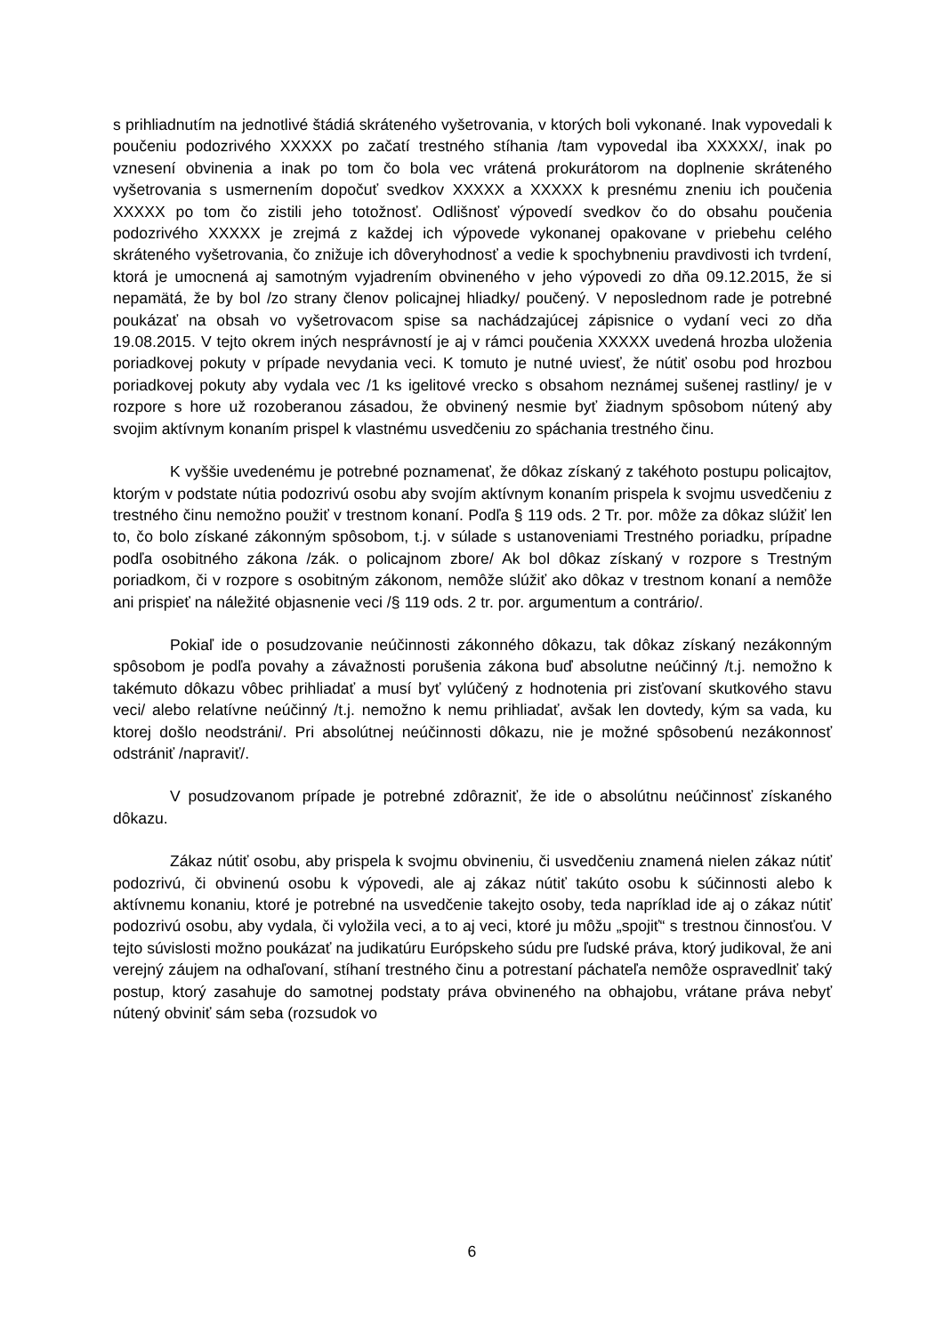s prihliadnutím na jednotlivé štádiá skráteného vyšetrovania, v ktorých boli vykonané. Inak vypovedali k poučeniu podozrivého XXXXX po začatí trestného stíhania /tam vypovedal iba XXXXX/, inak po vznesení obvinenia a inak po tom čo bola vec vrátená prokurátorom na doplnenie skráteného vyšetrovania s usmernením dopočuť svedkov XXXXX a XXXXX k presnému zneniu ich poučenia XXXXX po tom čo zistili jeho totožnosť. Odlišnosť výpovedí svedkov čo do obsahu poučenia podozrivého XXXXX je zrejmá z každej ich výpovede vykonanej opakovane v priebehu celého skráteného vyšetrovania, čo znižuje ich dôveryhodnosť a vedie k spochybneniu pravdivosti ich tvrdení, ktorá je umocnená aj samotným vyjadrením obvineného v jeho výpovedi zo dňa 09.12.2015, že si nepamätá, že by bol /zo strany členov policajnej hliadky/ poučený. V neposlednom rade je potrebné poukázať na obsah vo vyšetrovacom spise sa nachádzajúcej zápisnice o vydaní veci zo dňa 19.08.2015. V tejto okrem iných nesprávností je aj v rámci poučenia XXXXX uvedená hrozba uloženia poriadkovej pokuty v prípade nevydania veci. K tomuto je nutné uviesť, že nútiť osobu pod hrozbou poriadkovej pokuty aby vydala vec /1 ks igelitové vrecko s obsahom neznámej sušenej rastliny/ je v rozpore s hore už rozoberanou zásadou, že obvinený nesmie byť žiadnym spôsobom nútený aby svojim aktívnym konaním prispel k vlastnému usvedčeniu zo spáchania trestného činu.
K vyššie uvedenému je potrebné poznamenať, že dôkaz získaný z takéhoto postupu policajtov, ktorým v podstate nútia podozrivú osobu aby svojím aktívnym konaním prispela k svojmu usvedčeniu z trestného činu nemožno použiť v trestnom konaní. Podľa § 119 ods. 2 Tr. por. môže za dôkaz slúžiť len to, čo bolo získané zákonným spôsobom, t.j. v súlade s ustanoveniami Trestného poriadku, prípadne podľa osobitného zákona /zák. o policajnom zbore/ Ak bol dôkaz získaný v rozpore s Trestným poriadkom, či v rozpore s osobitným zákonom, nemôže slúžiť ako dôkaz v trestnom konaní a nemôže ani prispieť na náležité objasnenie veci /§ 119 ods. 2 tr. por. argumentum a contrário/.
Pokiaľ ide o posudzovanie neúčinnosti zákonného dôkazu, tak dôkaz získaný nezákonným spôsobom je podľa povahy a závažnosti porušenia zákona buď absolutne neúčinný /t.j. nemožno k takémuto dôkazu vôbec prihliadať a musí byť vylúčený z hodnotenia pri zisťovaní skutkového stavu veci/ alebo relatívne neúčinný /t.j. nemožno k nemu prihliadať, avšak len dovtedy, kým sa vada, ku ktorej došlo neodstráni/. Pri absolútnej neúčinnosti dôkazu, nie je možné spôsobenú nezákonnosť odstrániť /napraviť/.
V posudzovanom prípade je potrebné zdôrazniť, že ide o absolútnu neúčinnosť získaného dôkazu.
Zákaz nútiť osobu, aby prispela k svojmu obvineniu, či usvedčeniu znamená nielen zákaz nútiť podozrivú, či obvinenú osobu k výpovedi, ale aj zákaz nútiť takúto osobu k súčinnosti alebo k aktívnemu konaniu, ktoré je potrebné na usvedčenie takejto osoby, teda napríklad ide aj o zákaz nútiť podozrivú osobu, aby vydala, či vyložila veci, a to aj veci, ktoré ju môžu „spojiť“ s trestnou činnosťou. V tejto súvislosti možno poukázať na judikatúru Európskeho súdu pre ľudské práva, ktorý judikoval, že ani verejný záujem na odhaľovaní, stíhaní trestného činu a potrestaní páchateľa nemôže ospravedlniť taký postup, ktorý zasahuje do samotnej podstaty práva obvineného na obhajobu, vrátane práva nebyť nútený obviniť sám seba (rozsudok vo
6